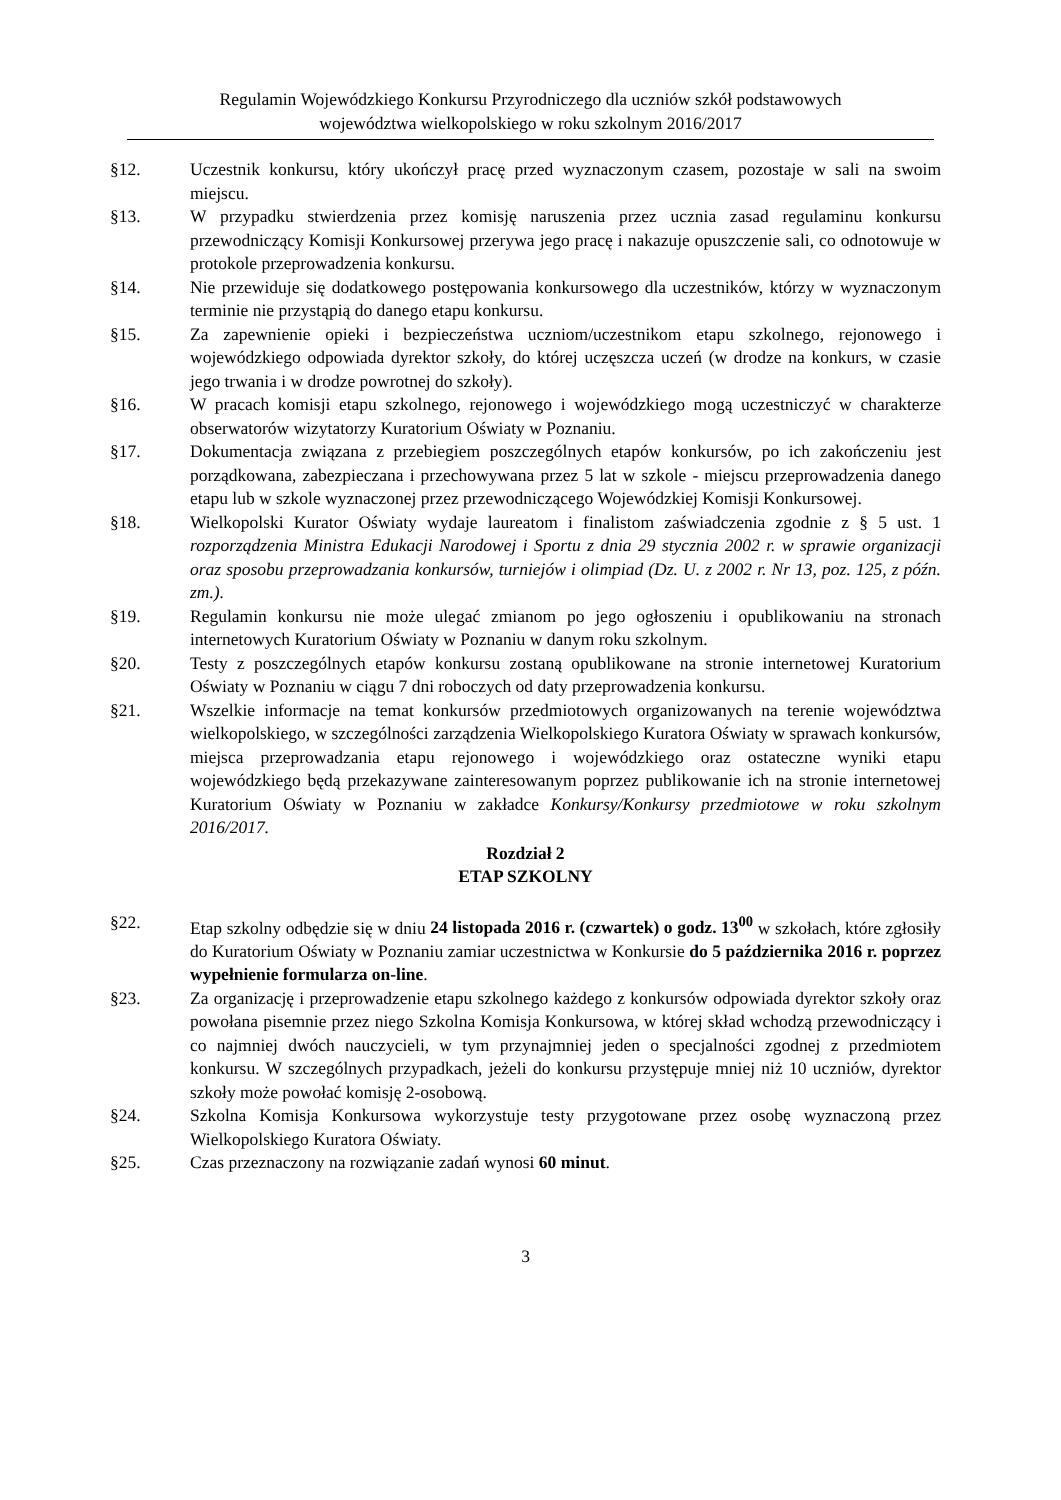Regulamin Wojewódzkiego Konkursu Przyrodniczego dla uczniów szkół podstawowych
województwa wielkopolskiego w roku szkolnym 2016/2017
§12. Uczestnik konkursu, który ukończył pracę przed wyznaczonym czasem, pozostaje w sali na swoim miejscu.
§13. W przypadku stwierdzenia przez komisję naruszenia przez ucznia zasad regulaminu konkursu przewodniczący Komisji Konkursowej przerywa jego pracę i nakazuje opuszczenie sali, co odnotowuje w protokole przeprowadzenia konkursu.
§14. Nie przewiduje się dodatkowego postępowania konkursowego dla uczestników, którzy w wyznaczonym terminie nie przystąpią do danego etapu konkursu.
§15. Za zapewnienie opieki i bezpieczeństwa uczniom/uczestnikom etapu szkolnego, rejonowego i wojewódzkiego odpowiada dyrektor szkoły, do której uczęszcza uczeń (w drodze na konkurs, w czasie jego trwania i w drodze powrotnej do szkoły).
§16. W pracach komisji etapu szkolnego, rejonowego i wojewódzkiego mogą uczestniczyć w charakterze obserwatorów wizytatorzy Kuratorium Oświaty w Poznaniu.
§17. Dokumentacja związana z przebiegiem poszczególnych etapów konkursów, po ich zakończeniu jest porządkowana, zabezpieczana i przechowywana przez 5 lat w szkole - miejscu przeprowadzenia danego etapu lub w szkole wyznaczonej przez przewodniczącego Wojewódzkiej Komisji Konkursowej.
§18. Wielkopolski Kurator Oświaty wydaje laureatom i finalistom zaświadczenia zgodnie z § 5 ust. 1 rozporządzenia Ministra Edukacji Narodowej i Sportu z dnia 29 stycznia 2002 r. w sprawie organizacji oraz sposobu przeprowadzania konkursów, turniejów i olimpiad (Dz. U. z 2002 r. Nr 13, poz. 125, z późn. zm.).
§19. Regulamin konkursu nie może ulegać zmianom po jego ogłoszeniu i opublikowaniu na stronach internetowych Kuratorium Oświaty w Poznaniu w danym roku szkolnym.
§20. Testy z poszczególnych etapów konkursu zostaną opublikowane na stronie internetowej Kuratorium Oświaty w Poznaniu w ciągu 7 dni roboczych od daty przeprowadzenia konkursu.
§21. Wszelkie informacje na temat konkursów przedmiotowych organizowanych na terenie województwa wielkopolskiego, w szczególności zarządzenia Wielkopolskiego Kuratora Oświaty w sprawach konkursów, miejsca przeprowadzania etapu rejonowego i wojewódzkiego oraz ostateczne wyniki etapu wojewódzkiego będą przekazywane zainteresowanym poprzez publikowanie ich na stronie internetowej Kuratorium Oświaty w Poznaniu w zakładce Konkursy/Konkursy przedmiotowe w roku szkolnym 2016/2017.
Rozdział 2
ETAP SZKOLNY
§22. Etap szkolny odbędzie się w dniu 24 listopada 2016 r. (czwartek) o godz. 13<sup>00</sup> w szkołach, które zgłosiły do Kuratorium Oświaty w Poznaniu zamiar uczestnictwa w Konkursie do 5 października 2016 r. poprzez wypełnienie formularza on-line.
§23. Za organizację i przeprowadzenie etapu szkolnego każdego z konkursów odpowiada dyrektor szkoły oraz powołana pisemnie przez niego Szkolna Komisja Konkursowa, w której skład wchodzą przewodniczący i co najmniej dwóch nauczycieli, w tym przynajmniej jeden o specjalności zgodnej z przedmiotem konkursu. W szczególnych przypadkach, jeżeli do konkursu przystępuje mniej niż 10 uczniów, dyrektor szkoły może powołać komisję 2-osobową.
§24. Szkolna Komisja Konkursowa wykorzystuje testy przygotowane przez osobę wyznaczoną przez Wielkopolskiego Kuratora Oświaty.
§25. Czas przeznaczony na rozwiązanie zadań wynosi 60 minut.
3